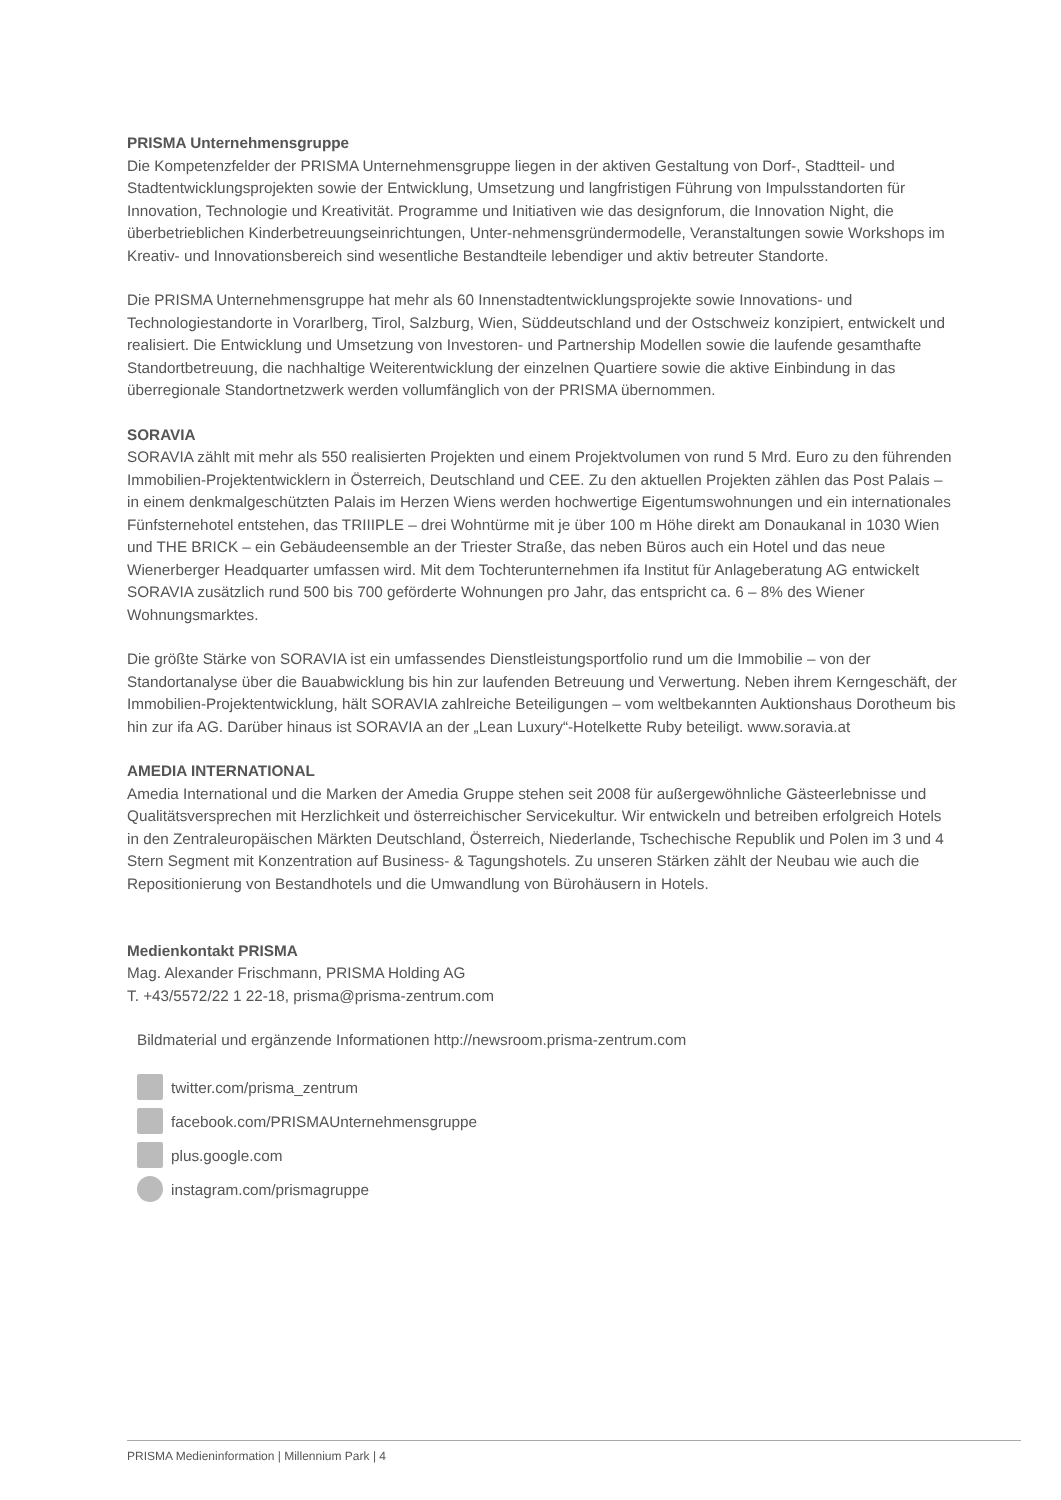PRISMA Unternehmensgruppe
Die Kompetenzfelder der PRISMA Unternehmensgruppe liegen in der aktiven Gestaltung von Dorf-, Stadtteil- und Stadtentwicklungsprojekten sowie der Entwicklung, Umsetzung und langfristigen Führung von Impulsstandorten für Innovation, Technologie und Kreativität. Programme und Initiativen wie das designforum, die Innovation Night, die überbetrieblichen Kinderbetreuungseinrichtungen, Unter-nehmensgründermodelle, Veranstaltungen sowie Workshops im Kreativ- und Innovationsbereich sind wesentliche Bestandteile lebendiger und aktiv betreuter Standorte.
Die PRISMA Unternehmensgruppe hat mehr als 60 Innenstadtentwicklungsprojekte sowie Innovations- und Technologiestandorte in Vorarlberg, Tirol, Salzburg, Wien, Süddeutschland und der Ostschweiz konzipiert, entwickelt und realisiert. Die Entwicklung und Umsetzung von Investoren- und Partnership Modellen sowie die laufende gesamthafte Standortbetreuung, die nachhaltige Weiterentwicklung der einzelnen Quartiere sowie die aktive Einbindung in das überregionale Standortnetzwerk werden vollumfänglich von der PRISMA übernommen.
SORAVIA
SORAVIA zählt mit mehr als 550 realisierten Projekten und einem Projektvolumen von rund 5 Mrd. Euro zu den führenden Immobilien-Projektentwicklern in Österreich, Deutschland und CEE. Zu den aktuellen Projekten zählen das Post Palais – in einem denkmalgeschützten Palais im Herzen Wiens werden hochwertige Eigentumswohnungen und ein internationales Fünfsternehotel entstehen, das TRIIIPLE – drei Wohntürme mit je über 100 m Höhe direkt am Donaukanal in 1030 Wien und THE BRICK – ein Gebäudeensemble an der Triester Straße, das neben Büros auch ein Hotel und das neue Wienerberger Headquarter umfassen wird. Mit dem Tochterunternehmen ifa Institut für Anlageberatung AG entwickelt SORAVIA zusätzlich rund 500 bis 700 geförderte Wohnungen pro Jahr, das entspricht ca. 6 – 8% des Wiener Wohnungsmarktes.
Die größte Stärke von SORAVIA ist ein umfassendes Dienstleistungsportfolio rund um die Immobilie – von der Standortanalyse über die Bauabwicklung bis hin zur laufenden Betreuung und Verwertung. Neben ihrem Kerngeschäft, der Immobilien-Projektentwicklung, hält SORAVIA zahlreiche Beteiligungen – vom weltbekannten Auktionshaus Dorotheum bis hin zur ifa AG. Darüber hinaus ist SORAVIA an der „Lean Luxury“-Hotelkette Ruby beteiligt. www.soravia.at
AMEDIA INTERNATIONAL
Amedia International und die Marken der Amedia Gruppe stehen seit 2008 für außergewöhnliche Gästeerlebnisse und Qualitätsversprechen mit Herzlichkeit und österreichischer Servicekultur. Wir entwickeln und betreiben erfolgreich Hotels in den Zentraleuropäischen Märkten Deutschland, Österreich, Niederlande, Tschechische Republik und Polen im 3 und 4 Stern Segment mit Konzentration auf Business- & Tagungshotels. Zu unseren Stärken zählt der Neubau wie auch die Repositionierung von Bestandhotels und die Umwandlung von Bürohäusern in Hotels.
Medienkontakt PRISMA
Mag. Alexander Frischmann, PRISMA Holding AG
T. +43/5572/22 1 22-18, prisma@prisma-zentrum.com
Bildmaterial und ergänzende Informationen http://newsroom.prisma-zentrum.com
twitter.com/prisma_zentrum
facebook.com/PRISMAUnternehmensgruppe
plus.google.com
instagram.com/prismagruppe
PRISMA Medieninformation | Millennium Park | 4